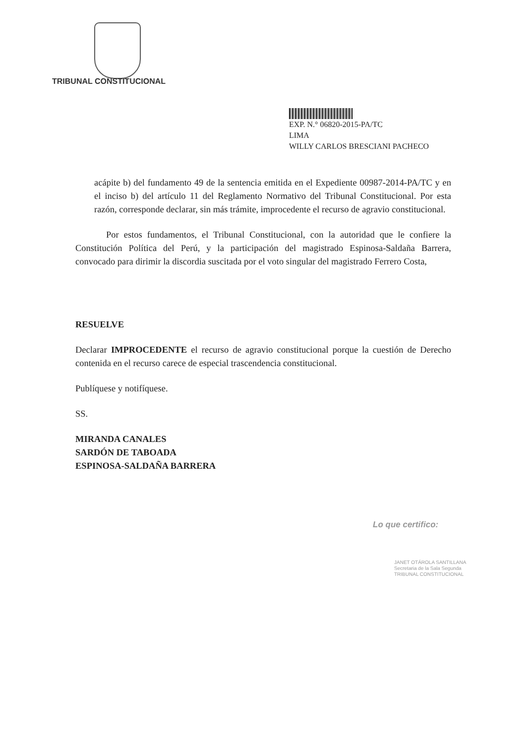TRIBUNAL CONSTITUCIONAL
EXP. N.° 06820-2015-PA/TC
LIMA
WILLY CARLOS BRESCIANI PACHECO
acápite b) del fundamento 49 de la sentencia emitida en el Expediente 00987-2014-PA/TC y en el inciso b) del artículo 11 del Reglamento Normativo del Tribunal Constitucional. Por esta razón, corresponde declarar, sin más trámite, improcedente el recurso de agravio constitucional.
Por estos fundamentos, el Tribunal Constitucional, con la autoridad que le confiere la Constitución Política del Perú, y la participación del magistrado Espinosa-Saldaña Barrera, convocado para dirimir la discordia suscitada por el voto singular del magistrado Ferrero Costa,
RESUELVE
Declarar IMPROCEDENTE el recurso de agravio constitucional porque la cuestión de Derecho contenida en el recurso carece de especial trascendencia constitucional.
Publíquese y notifíquese.
SS.
MIRANDA CANALES
SARDÓN DE TABOADA
ESPINOSA-SALDAÑA BARRERA
Lo que certifico:
JANET OTÁROLA SANTILLANA
Secretaria de la Sala Segunda
TRIBUNAL CONSTITUCIONAL